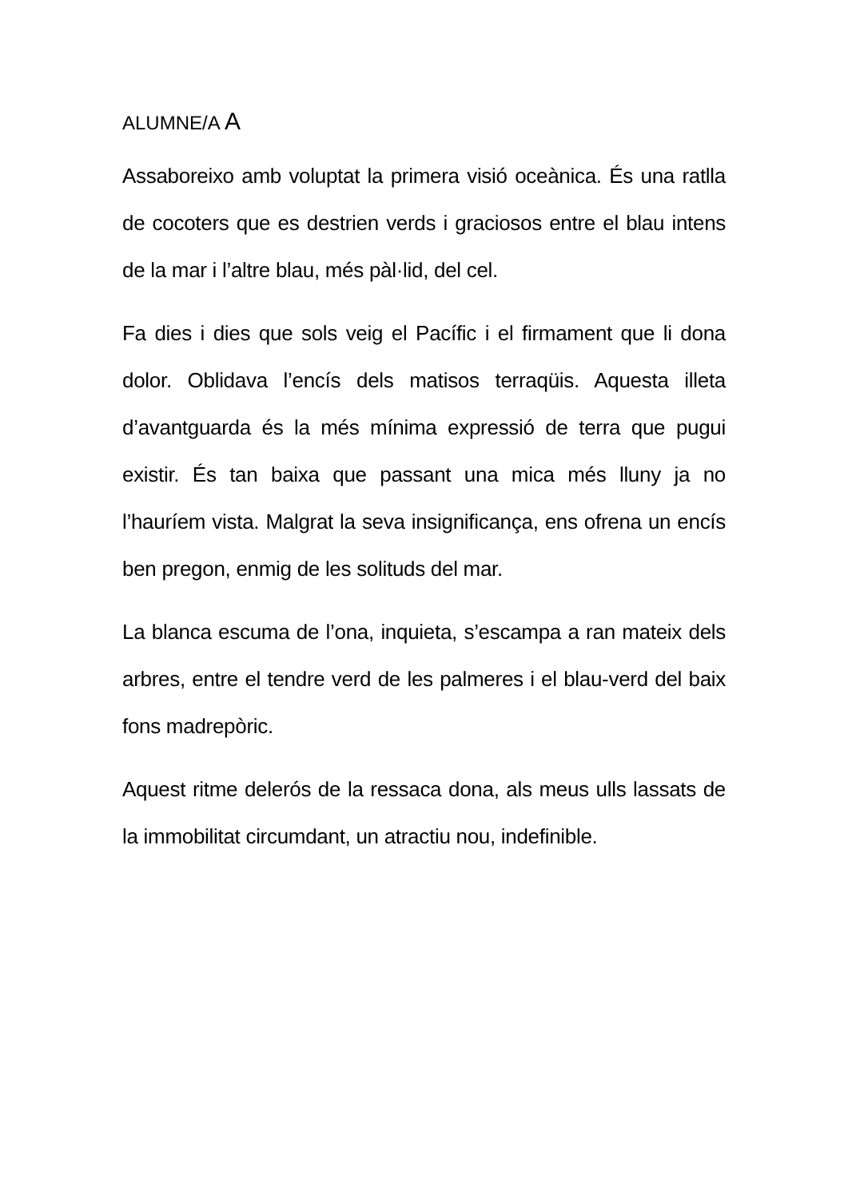ALUMNE/A A
Assaboreixo amb voluptat la primera visió oceànica. És una ratlla de cocoters que es destrien verds i graciosos entre el blau intens de la mar i l’altre blau, més pàl·lid, del cel.
Fa dies i dies que sols veig el Pacífic i el firmament que li dona dolor. Oblidava l’encís dels matisos terraqüis. Aquesta illeta d’avantguarda és la més mínima expressió de terra que pugui existir. És tan baixa que passant una mica més lluny ja no l’hauríem vista. Malgrat la seva insignificança, ens ofrena un encís ben pregon, enmig de les solituds del mar.
La blanca escuma de l’ona, inquieta, s’escampa a ran mateix dels arbres, entre el tendre verd de les palmeres i el blau-verd del baix fons madrepòric.
Aquest ritme delerós de la ressaca dona, als meus ulls lassats de la immobilitat circumdant, un atractiu nou, indefinible.